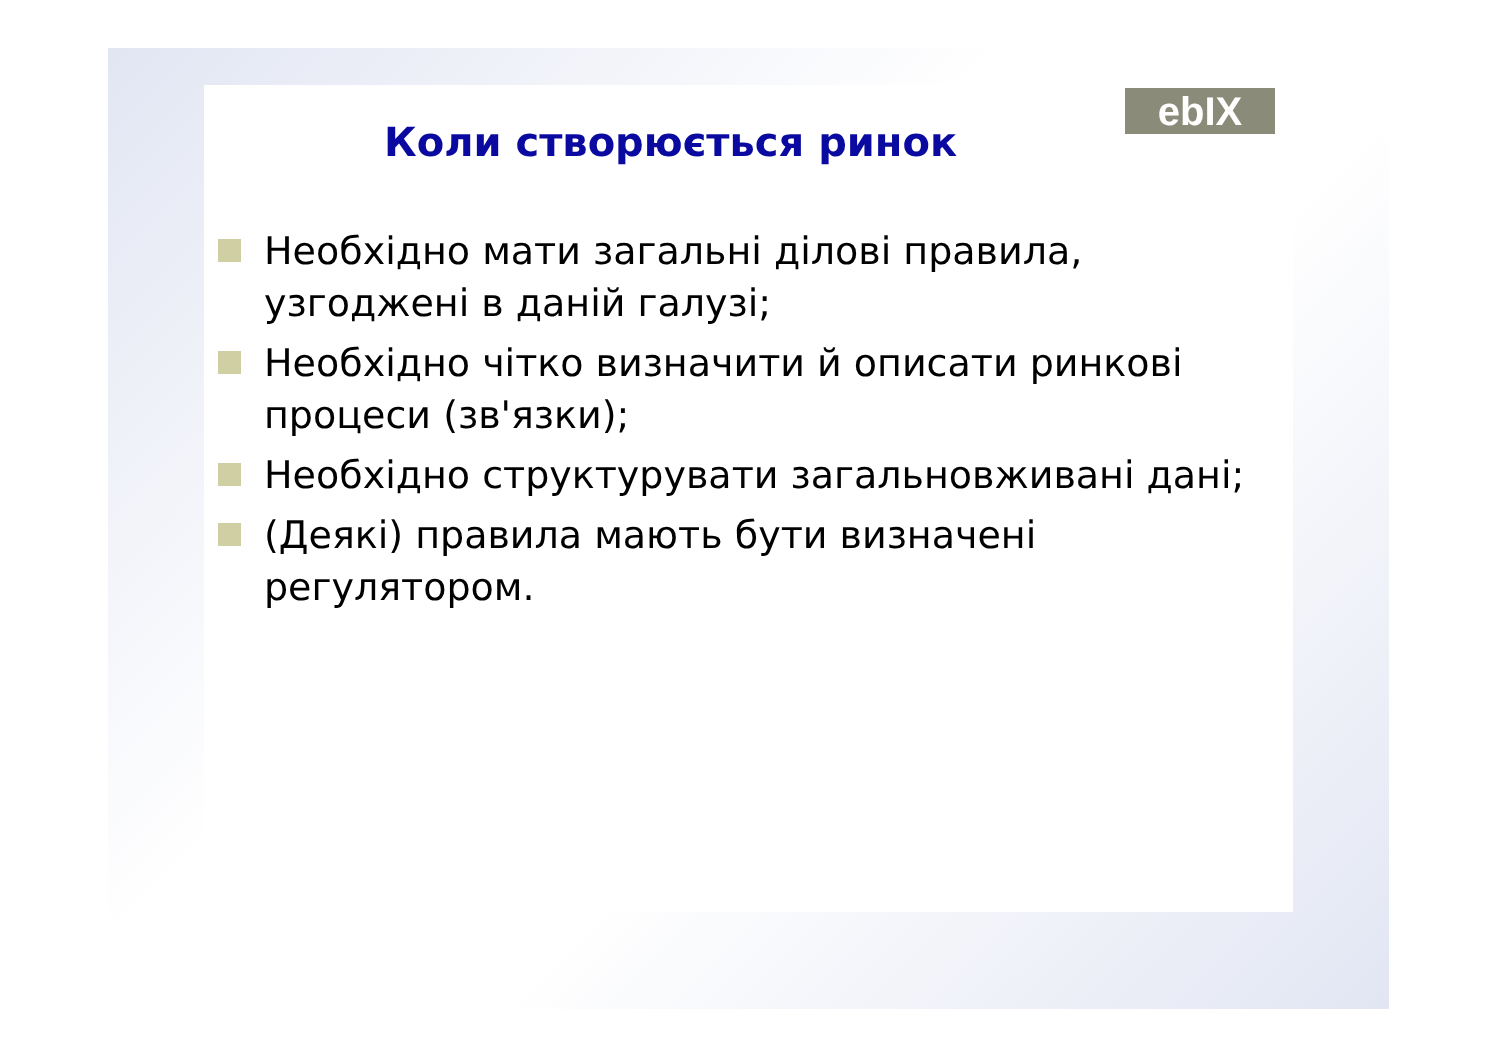ebIX
Коли створюється ринок
Необхідно мати загальні ділові правила, узгоджені в даній галузі;
Необхідно чітко визначити й описати ринкові процеси (зв'язки);
Необхідно структурувати загальновживані дані;
(Деякі) правила мають бути визначені регулятором.